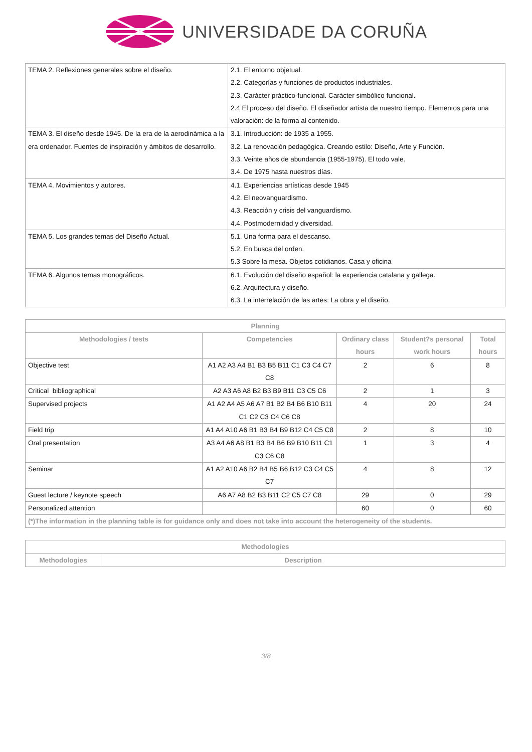UNIVERSIDADE DA CORUÑA
| TEMA 2. Reflexiones generales sobre el diseño. | 2.1. El entorno objetual. 2.2. Categorías y funciones de productos industriales. 2.3. Carácter práctico-funcional. Carácter simbólico funcional. 2.4 El proceso del diseño. El diseñador artista de nuestro tiempo. Elementos para una valoración: de la forma al contenido. |
| TEMA 3. El diseño desde 1945. De la era de la aerodinámica a la era ordenador. Fuentes de inspiración y ámbitos de desarrollo. | 3.1. Introducción: de 1935 a 1955. 3.2. La renovación pedagógica. Creando estilo: Diseño, Arte y Función. 3.3. Veinte años de abundancia (1955-1975). El todo vale. 3.4. De 1975 hasta nuestros días. |
| TEMA 4. Movimientos y autores. | 4.1. Experiencias artísticas desde 1945 4.2. El neovanguardismo. 4.3. Reacción y crisis del vanguardismo. 4.4. Postmodernidad y diversidad. |
| TEMA 5. Los grandes temas del Diseño Actual. | 5.1. Una forma para el descanso. 5.2. En busca del orden. 5.3 Sobre la mesa. Objetos cotidianos. Casa y oficina |
| TEMA 6. Algunos temas monográficos. | 6.1. Evolución del diseño español: la experiencia catalana y gallega. 6.2. Arquitectura y diseño. 6.3. La interrelación de las artes: La obra y el diseño. |
| Planning | | | | |
| --- | --- | --- | --- | --- |
| Methodologies / tests | Competencies | Ordinary class hours | Student?s personal work hours | Total hours |
| Objective test | A1 A2 A3 A4 B1 B3 B5 B11 C1 C3 C4 C7 C8 | 2 | 6 | 8 |
| Critical bibliographical | A2 A3 A6 A8 B2 B3 B9 B11 C3 C5 C6 | 2 | 1 | 3 |
| Supervised projects | A1 A2 A4 A5 A6 A7 B1 B2 B4 B6 B10 B11 C1 C2 C3 C4 C6 C8 | 4 | 20 | 24 |
| Field trip | A1 A4 A10 A6 B1 B3 B4 B9 B12 C4 C5 C8 | 2 | 8 | 10 |
| Oral presentation | A3 A4 A6 A8 B1 B3 B4 B6 B9 B10 B11 C1 C3 C6 C8 | 1 | 3 | 4 |
| Seminar | A1 A2 A10 A6 B2 B4 B5 B6 B12 C3 C4 C5 C7 | 4 | 8 | 12 |
| Guest lecture / keynote speech | A6 A7 A8 B2 B3 B11 C2 C5 C7 C8 | 29 | 0 | 29 |
| Personalized attention | | 60 | 0 | 60 |
| (*)The information in the planning table is for guidance only and does not take into account the heterogeneity of the students. | | | | |
| Methodologies | |
| --- | --- |
| Methodologies | Description |
3/8